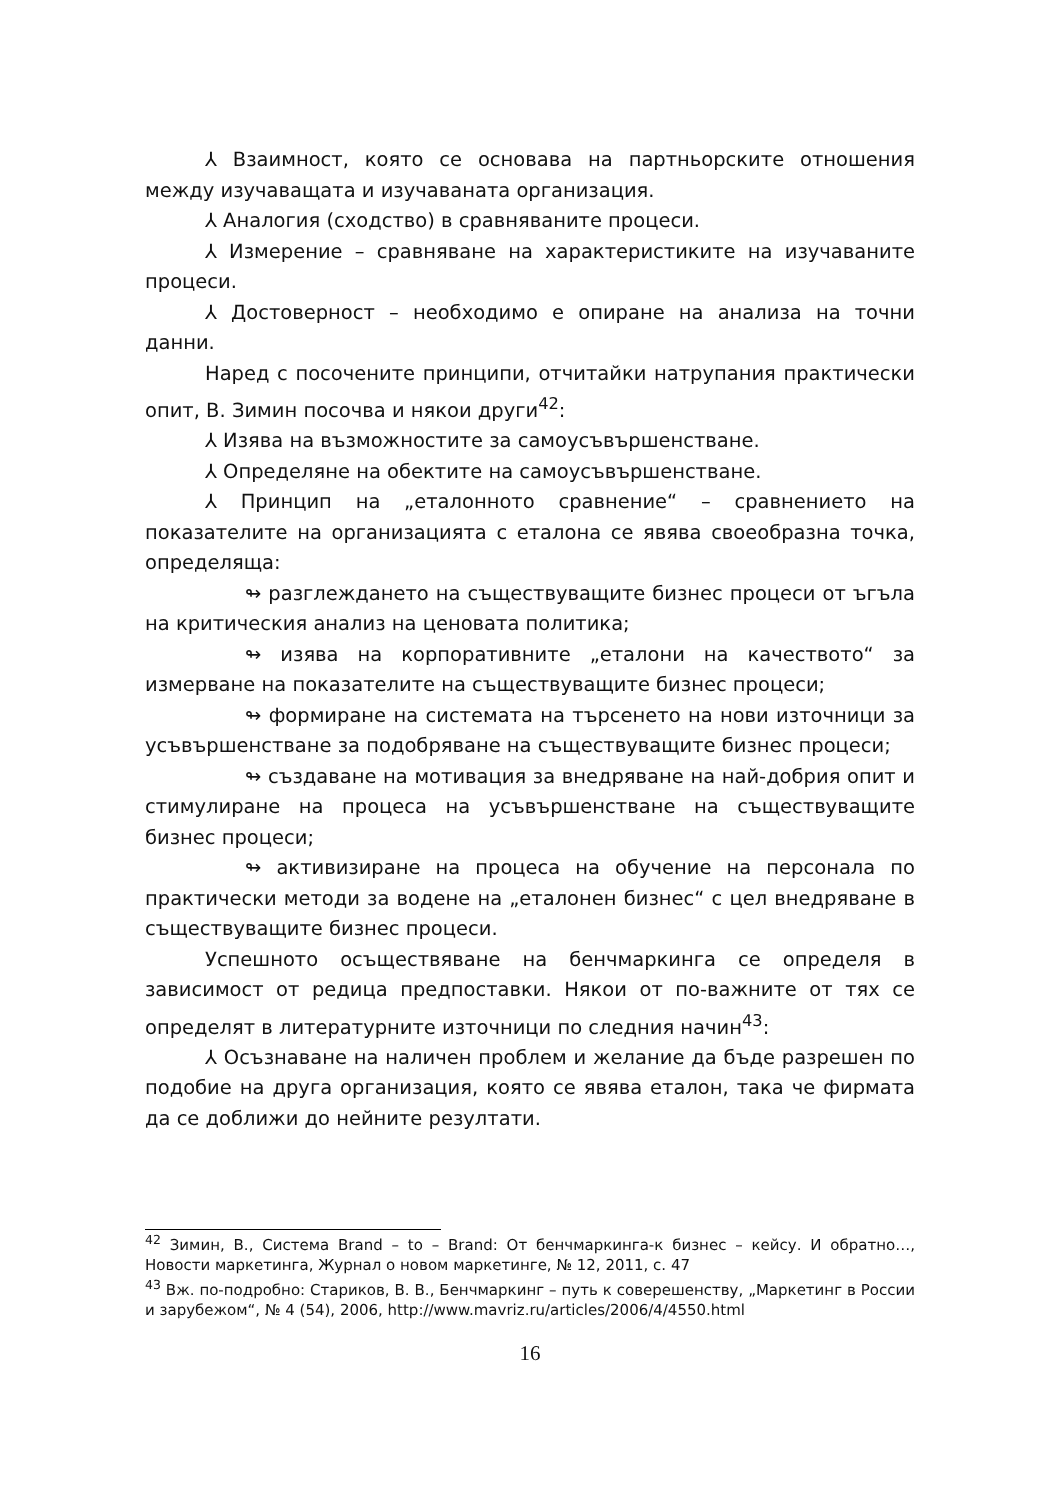⅄ Взаимност, която се основава на партньорските отношения между изучаващата и изучаваната организация.
⅄ Аналогия (сходство) в сравняваните процеси.
⅄ Измерение – сравняване на характеристиките на изучаваните процеси.
⅄ Достоверност – необходимо е опиране на анализа на точни данни.
Наред с посочените принципи, отчитайки натрупания практически опит, В. Зимин посочва и някои други<sup>42</sup>:
⅄ Изява на възможностите за самоусъвършенстване.
⅄ Определяне на обектите на самоусъвършенстване.
⅄ Принцип на „еталонното сравнение“ – сравнението на показателите на организацията с еталона се явява своеобразна точка, определяща:
↬ разглеждането на съществуващите бизнес процеси от ъгъла на критическия анализ на ценовата политика;
↬ изява на корпоративните „еталони на качеството“ за измерване на показателите на съществуващите бизнес процеси;
↬ формиране на системата на търсенето на нови източници за усъвършенстване за подобряване на съществуващите бизнес процеси;
↬ създаване на мотивация за внедряване на най-добрия опит и стимулиране на процеса на усъвършенстване на съществуващите бизнес процеси;
↬ активизиране на процеса на обучение на персонала по практически методи за водене на „еталонен бизнес“ с цел внедряване в съществуващите бизнес процеси.
Успешното осъществяване на бенчмаркинга се определя в зависимост от редица предпоставки. Някои от по-важните от тях се определят в литературните източници по следния начин<sup>43</sup>:
⅄ Осъзнаване на наличен проблем и желание да бъде разрешен по подобие на друга организация, която се явява еталон, така че фирмата да се доближи до нейните резултати.
<sup>42</sup> Зимин, В., Система Brand – to – Brand: От бенчмаркинга-к бизнес – кейсу. И обратно…, Новости маркетинга, Журнал о новом маркетинге, № 12, 2011, с. 47
<sup>43</sup> Вж. по-подробно: Стариков, В. В., Бенчмаркинг – путь к соверешенству, „Маркетинг в России и зарубежом“, № 4 (54), 2006, http://www.mavriz.ru/articles/2006/4/4550.html
16